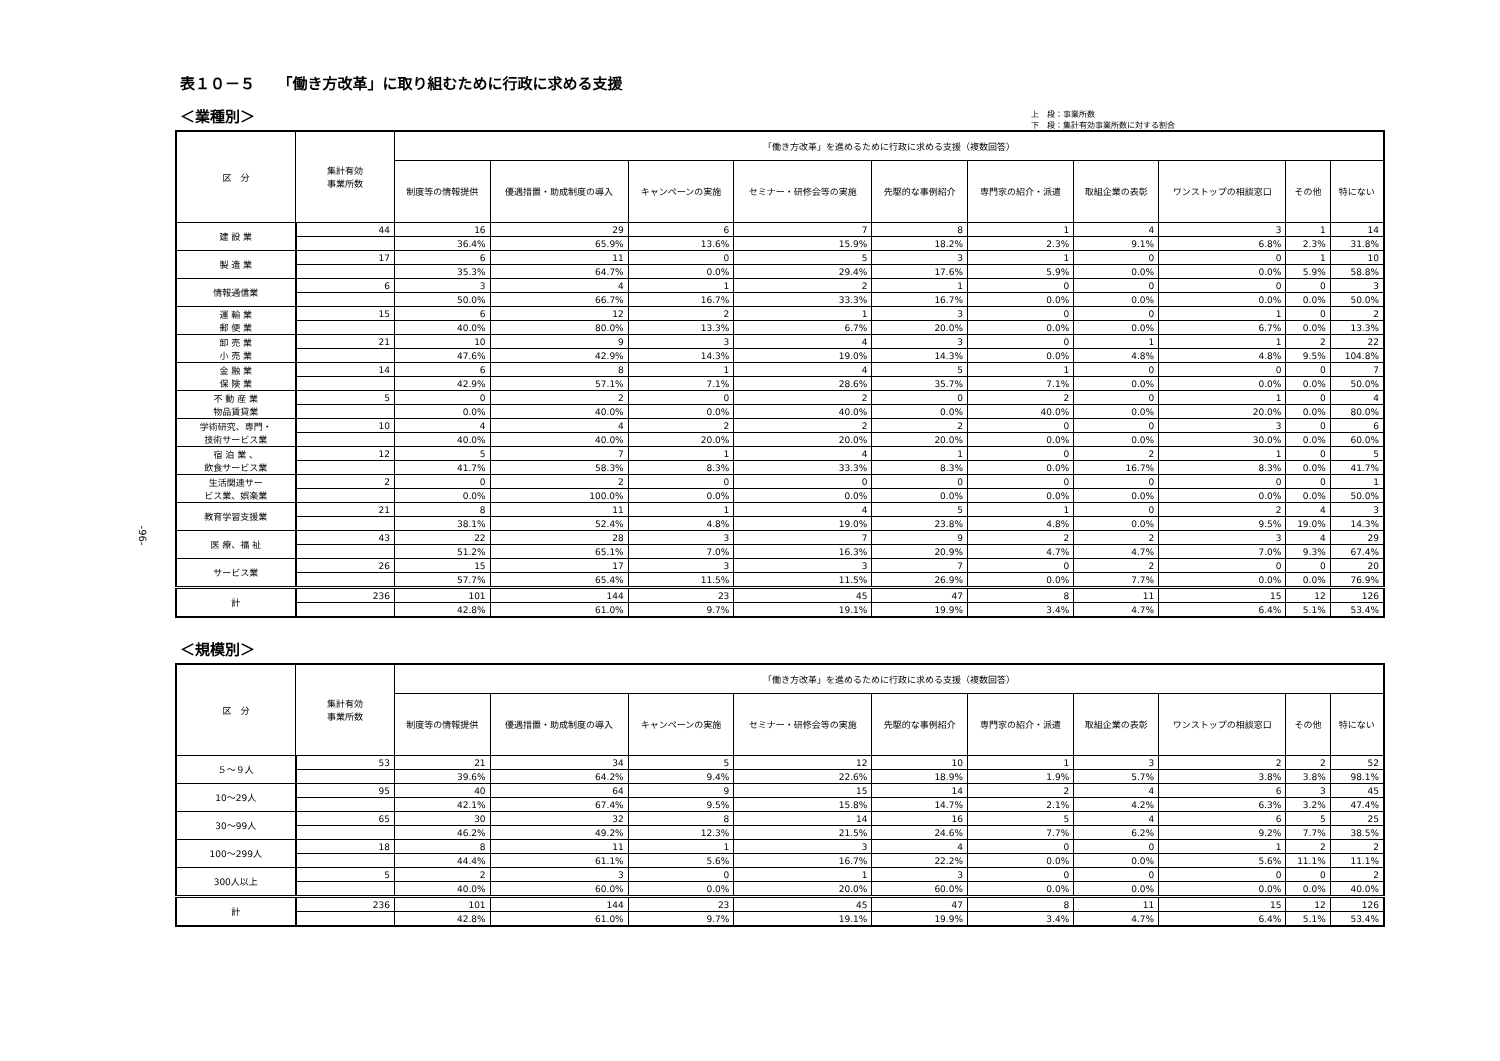-96-
表１０－５　　「働き方改革」に取り組むために行政に求める支援
＜業種別＞
上　段：事業所数
下　段：集計有効事業所数に対する割合
| 区 分 | 集計有効 事業所数 | 「働き方改革」を進めるために行政に求める支援（複数回答） | | | | | | | | | |
| --- | --- | --- | --- | --- | --- | --- | --- | --- | --- | --- | --- |
| | | 制度等の情報提供 | 優遇措置・助成制度の導入 | キャンペーンの実施 | セミナー・研修会等の実施 | 先駆的な事例紹介 | 専門家の紹介・派遣 | 取組企業の表彰 | ワンストップの相談窓口 | その他 | 特にない |
| 建 設 業 | 44 | 16 | 29 | 6 | 7 | 8 | 1 | 4 | 3 | 1 | 14 |
| | | 36.4% | 65.9% | 13.6% | 15.9% | 18.2% | 2.3% | 9.1% | 6.8% | 2.3% | 31.8% |
| 製 造 業 | 17 | 6 | 11 | 0 | 5 | 3 | 1 | 0 | 0 | 1 | 10 |
| | | 35.3% | 64.7% | 0.0% | 29.4% | 17.6% | 5.9% | 0.0% | 0.0% | 5.9% | 58.8% |
| 情報通信業 | 6 | 3 | 4 | 1 | 2 | 1 | 0 | 0 | 0 | 0 | 3 |
| | | 50.0% | 66.7% | 16.7% | 33.3% | 16.7% | 0.0% | 0.0% | 0.0% | 0.0% | 50.0% |
| 運 輸 業 郵 便 業 | 15 | 6 | 12 | 2 | 1 | 3 | 0 | 0 | 1 | 0 | 2 |
| | | 40.0% | 80.0% | 13.3% | 6.7% | 20.0% | 0.0% | 0.0% | 6.7% | 0.0% | 13.3% |
| 卸 売 業 小 売 業 | 21 | 10 | 9 | 3 | 4 | 3 | 0 | 1 | 1 | 2 | 22 |
| | | 47.6% | 42.9% | 14.3% | 19.0% | 14.3% | 0.0% | 4.8% | 4.8% | 9.5% | 104.8% |
| 金 融 業 保 険 業 | 14 | 6 | 8 | 1 | 4 | 5 | 1 | 0 | 0 | 0 | 7 |
| | | 42.9% | 57.1% | 7.1% | 28.6% | 35.7% | 7.1% | 0.0% | 0.0% | 0.0% | 50.0% |
| 不 動 産 業 物品賃貸業 | 5 | 0 | 2 | 0 | 2 | 0 | 2 | 0 | 1 | 0 | 4 |
| | | 0.0% | 40.0% | 0.0% | 40.0% | 0.0% | 40.0% | 0.0% | 20.0% | 0.0% | 80.0% |
| 学術研究、専門・ 技術サービス業 | 10 | 4 | 4 | 2 | 2 | 2 | 0 | 0 | 3 | 0 | 6 |
| | | 40.0% | 40.0% | 20.0% | 20.0% | 20.0% | 0.0% | 0.0% | 30.0% | 0.0% | 60.0% |
| 宿 泊 業 、 飲食サービス業 | 12 | 5 | 7 | 1 | 4 | 1 | 0 | 2 | 1 | 0 | 5 |
| | | 41.7% | 58.3% | 8.3% | 33.3% | 8.3% | 0.0% | 16.7% | 8.3% | 0.0% | 41.7% |
| 生活関連サー ビス業、娯楽業 | 2 | 0 | 2 | 0 | 0 | 0 | 0 | 0 | 0 | 0 | 1 |
| | | 0.0% | 100.0% | 0.0% | 0.0% | 0.0% | 0.0% | 0.0% | 0.0% | 0.0% | 50.0% |
| 教育学習支援業 | 21 | 8 | 11 | 1 | 4 | 5 | 1 | 0 | 2 | 4 | 3 |
| | | 38.1% | 52.4% | 4.8% | 19.0% | 23.8% | 4.8% | 0.0% | 9.5% | 19.0% | 14.3% |
| 医 療、福 祉 | 43 | 22 | 28 | 3 | 7 | 9 | 2 | 2 | 3 | 4 | 29 |
| | | 51.2% | 65.1% | 7.0% | 16.3% | 20.9% | 4.7% | 4.7% | 7.0% | 9.3% | 67.4% |
| サービス業 | 26 | 15 | 17 | 3 | 3 | 7 | 0 | 2 | 0 | 0 | 20 |
| | | 57.7% | 65.4% | 11.5% | 11.5% | 26.9% | 0.0% | 7.7% | 0.0% | 0.0% | 76.9% |
| 計 | 236 | 101 | 144 | 23 | 45 | 47 | 8 | 11 | 15 | 12 | 126 |
| | | 42.8% | 61.0% | 9.7% | 19.1% | 19.9% | 3.4% | 4.7% | 6.4% | 5.1% | 53.4% |
＜規模別＞
| 区 分 | 集計有効 事業所数 | 「働き方改革」を進めるために行政に求める支援（複数回答） | | | | | | | | | |
| --- | --- | --- | --- | --- | --- | --- | --- | --- | --- | --- | --- |
| | | 制度等の情報提供 | 優遇措置・助成制度の導入 | キャンペーンの実施 | セミナー・研修会等の実施 | 先駆的な事例紹介 | 専門家の紹介・派遣 | 取組企業の表彰 | ワンストップの相談窓口 | その他 | 特にない |
| ５～９人 | 53 | 21 | 34 | 5 | 12 | 10 | 1 | 3 | 2 | 2 | 52 |
| | | 39.6% | 64.2% | 9.4% | 22.6% | 18.9% | 1.9% | 5.7% | 3.8% | 3.8% | 98.1% |
| 10～29人 | 95 | 40 | 64 | 9 | 15 | 14 | 2 | 4 | 6 | 3 | 45 |
| | | 42.1% | 67.4% | 9.5% | 15.8% | 14.7% | 2.1% | 4.2% | 6.3% | 3.2% | 47.4% |
| 30～99人 | 65 | 30 | 32 | 8 | 14 | 16 | 5 | 4 | 6 | 5 | 25 |
| | | 46.2% | 49.2% | 12.3% | 21.5% | 24.6% | 7.7% | 6.2% | 9.2% | 7.7% | 38.5% |
| 100～299人 | 18 | 8 | 11 | 1 | 3 | 4 | 0 | 0 | 1 | 2 | 2 |
| | | 44.4% | 61.1% | 5.6% | 16.7% | 22.2% | 0.0% | 0.0% | 5.6% | 11.1% | 11.1% |
| 300人以上 | 5 | 2 | 3 | 0 | 1 | 3 | 0 | 0 | 0 | 0 | 2 |
| | | 40.0% | 60.0% | 0.0% | 20.0% | 60.0% | 0.0% | 0.0% | 0.0% | 0.0% | 40.0% |
| 計 | 236 | 101 | 144 | 23 | 45 | 47 | 8 | 11 | 15 | 12 | 126 |
| | | 42.8% | 61.0% | 9.7% | 19.1% | 19.9% | 3.4% | 4.7% | 6.4% | 5.1% | 53.4% |